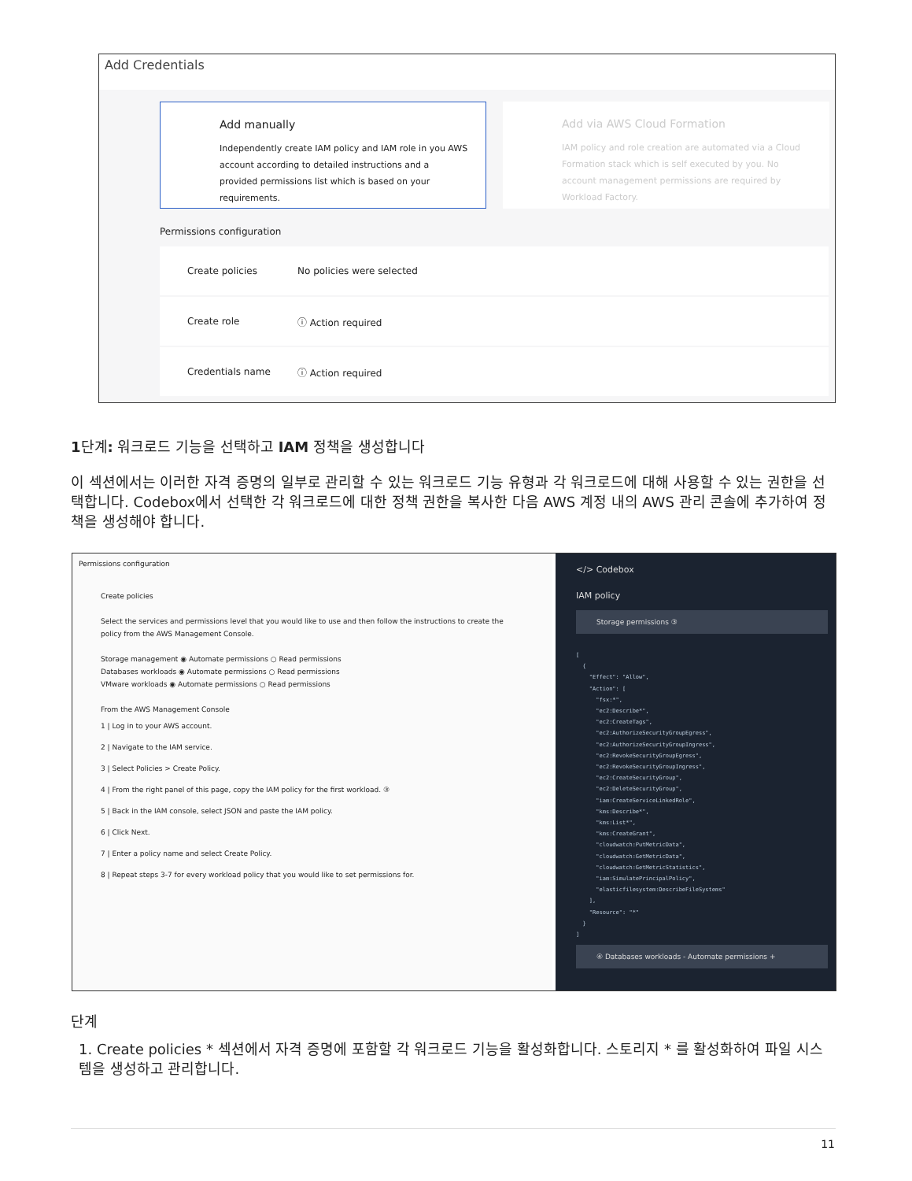Add Credentials
Add manually
Independently create IAM policy and IAM role in you AWS account according to detailed instructions and a provided permissions list which is based on your requirements.
Add via AWS Cloud Formation
IAM policy and role creation are automated via a Cloud Formation stack which is self executed by you. No account management permissions are required by Workload Factory.
Permissions configuration
Create policies No policies were selected
Create role ⓘ Action required
Credentials name ⓘ Action required
1단계: 워크로드 기능을 선택하고 IAM 정책을 생성합니다
이 섹션에서는 이러한 자격 증명의 일부로 관리할 수 있는 워크로드 기능 유형과 각 워크로드에 대해 사용할 수 있는 권한을 선택합니다. Codebox에서 선택한 각 워크로드에 대한 정책 권한을 복사한 다음 AWS 계정 내의 AWS 관리 콘솔에 추가하여 정책을 생성해야 합니다.
Permissions configuration
Create policies
Select the services and permissions level that you would like to use and then follow the instructions to create the policy from the AWS Management Console.
Storage management ◉ Automate permissions ○ Read permissions
Databases workloads ◉ Automate permissions ○ Read permissions
VMware workloads ◉ Automate permissions ○ Read permissions
From the AWS Management Console
1 | Log in to your AWS account.
2 | Navigate to the IAM service.
3 | Select Policies > Create Policy.
4 | From the right panel of this page, copy the IAM policy for the first workload. ③
5 | Back in the IAM console, select JSON and paste the IAM policy.
6 | Click Next.
7 | Enter a policy name and select Create Policy.
8 | Repeat steps 3-7 for every workload policy that you would like to set permissions for.
</> Codebox
IAM policy
Storage permissions ③
[ { "Effect": "Allow", "Action": [ "fsx:*", "ec2:Describe*", "ec2:CreateTags", "ec2:AuthorizeSecurityGroupEgress", "ec2:AuthorizeSecurityGroupIngress", "ec2:RevokeSecurityGroupEgress", "ec2:RevokeSecurityGroupIngress", "ec2:CreateSecurityGroup", "ec2:DeleteSecurityGroup", "iam:CreateServiceLinkedRole", "kms:Describe*", "kms:List*", "kms:CreateGrant", "cloudwatch:PutMetricData", "cloudwatch:GetMetricData", "cloudwatch:GetMetricStatistics", "iam:SimulatePrincipalPolicy", "elasticfilesystem:DescribeFileSystems" ], "Resource": "*" } ]
④ Databases workloads - Automate permissions +
단계
1. Create policies * 섹션에서 자격 증명에 포함할 각 워크로드 기능을 활성화합니다. 스토리지 * 를 활성화하여 파일 시스템을 생성하고 관리합니다.
11